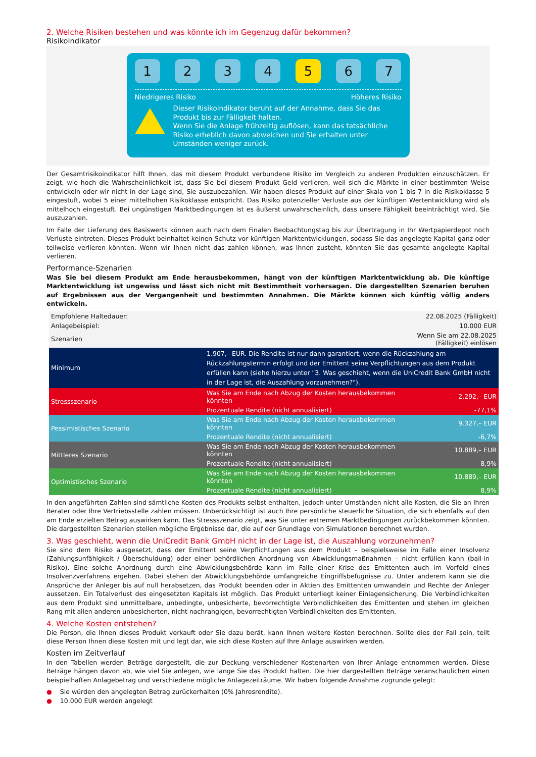2. Welche Risiken bestehen und was könnte ich im Gegenzug dafür bekommen?
Risikoindikator
1 2 3 4 5 6 7
Niedrigeres Risiko Höheres Risiko
Dieser Risikoindikator beruht auf der Annahme, dass Sie das Produkt bis zur Fälligkeit halten.
Wenn Sie die Anlage frühzeitig auflösen, kann das tatsächliche Risiko erheblich davon abweichen und Sie erhalten unter Umständen weniger zurück.
Der Gesamtrisikoindikator hilft Ihnen, das mit diesem Produkt verbundene Risiko im Vergleich zu anderen Produkten einzuschätzen. Er zeigt, wie hoch die Wahrscheinlichkeit ist, dass Sie bei diesem Produkt Geld verlieren, weil sich die Märkte in einer bestimmten Weise entwickeln oder wir nicht in der Lage sind, Sie auszubezahlen. Wir haben dieses Produkt auf einer Skala von 1 bis 7 in die Risikoklasse 5 eingestuft, wobei 5 einer mittelhohen Risikoklasse entspricht. Das Risiko potenzieller Verluste aus der künftigen Wertentwicklung wird als mittelhoch eingestuft. Bei ungünstigen Marktbedingungen ist es äußerst unwahrscheinlich, dass unsere Fähigkeit beeinträchtigt wird, Sie auszuzahlen.
Im Falle der Lieferung des Basiswerts können auch nach dem Finalen Beobachtungstag bis zur Übertragung in Ihr Wertpapierdepot noch Verluste eintreten. Dieses Produkt beinhaltet keinen Schutz vor künftigen Marktentwicklungen, sodass Sie das angelegte Kapital ganz oder teilweise verlieren könnten. Wenn wir Ihnen nicht das zahlen können, was Ihnen zusteht, könnten Sie das gesamte angelegte Kapital verlieren.
Performance-Szenarien
Was Sie bei diesem Produkt am Ende herausbekommen, hängt von der künftigen Marktentwicklung ab. Die künftige Marktentwicklung ist ungewiss und lässt sich nicht mit Bestimmtheit vorhersagen. Die dargestellten Szenarien beruhen auf Ergebnissen aus der Vergangenheit und bestimmten Annahmen. Die Märkte können sich künftig völlig anders entwickeln.
| Empfohlene Haltedauer: | | 22.08.2025 (Fälligkeit) |
| Anlagebeispiel: | | 10.000 EUR |
| Szenarien | | Wenn Sie am 22.08.2025 (Fälligkeit) einlösen |
| Minimum | 1.907,– EUR. Die Rendite ist nur dann garantiert, wenn die Rückzahlung am Rückzahlungstermin erfolgt und der Emittent seine Verpflichtungen aus dem Produkt erfüllen kann (siehe hierzu unter "3. Was geschieht, wenn die UniCredit Bank GmbH nicht in der Lage ist, die Auszahlung vorzunehmen?"). | |
| Stressszenario | Was Sie am Ende nach Abzug der Kosten herausbekommen könnten | 2.292,– EUR |
| | Prozentuale Rendite (nicht annualisiert) | -77,1% |
| Pessimistisches Szenario | Was Sie am Ende nach Abzug der Kosten herausbekommen könnten | 9.327,– EUR |
| | Prozentuale Rendite (nicht annualisiert) | -6,7% |
| Mittleres Szenario | Was Sie am Ende nach Abzug der Kosten herausbekommen könnten | 10.889,– EUR |
| | Prozentuale Rendite (nicht annualisiert) | 8,9% |
| Optimistisches Szenario | Was Sie am Ende nach Abzug der Kosten herausbekommen könnten | 10.889,– EUR |
| | Prozentuale Rendite (nicht annualisiert) | 8,9% |
In den angeführten Zahlen sind sämtliche Kosten des Produkts selbst enthalten, jedoch unter Umständen nicht alle Kosten, die Sie an Ihren Berater oder Ihre Vertriebsstelle zahlen müssen. Unberücksichtigt ist auch Ihre persönliche steuerliche Situation, die sich ebenfalls auf den am Ende erzielten Betrag auswirken kann. Das Stressszenario zeigt, was Sie unter extremen Marktbedingungen zurückbekommen könnten. Die dargestellten Szenarien stellen mögliche Ergebnisse dar, die auf der Grundlage von Simulationen berechnet wurden.
3. Was geschieht, wenn die UniCredit Bank GmbH nicht in der Lage ist, die Auszahlung vorzunehmen?
Sie sind dem Risiko ausgesetzt, dass der Emittent seine Verpflichtungen aus dem Produkt – beispielsweise im Falle einer Insolvenz (Zahlungsunfähigkeit / Überschuldung) oder einer behördlichen Anordnung von Abwicklungsmaßnahmen – nicht erfüllen kann (bail-in Risiko). Eine solche Anordnung durch eine Abwicklungsbehörde kann im Falle einer Krise des Emittenten auch im Vorfeld eines Insolvenzverfahrens ergehen. Dabei stehen der Abwicklungsbehörde umfangreiche Eingriffsbefugnisse zu. Unter anderem kann sie die Ansprüche der Anleger bis auf null herabsetzen, das Produkt beenden oder in Aktien des Emittenten umwandeln und Rechte der Anleger aussetzen. Ein Totalverlust des eingesetzten Kapitals ist möglich. Das Produkt unterliegt keiner Einlagensicherung. Die Verbindlichkeiten aus dem Produkt sind unmittelbare, unbedingte, unbesicherte, bevorrechtigte Verbindlichkeiten des Emittenten und stehen im gleichen Rang mit allen anderen unbesicherten, nicht nachrangigen, bevorrechtigten Verbindlichkeiten des Emittenten.
4. Welche Kosten entstehen?
Die Person, die Ihnen dieses Produkt verkauft oder Sie dazu berät, kann Ihnen weitere Kosten berechnen. Sollte dies der Fall sein, teilt diese Person Ihnen diese Kosten mit und legt dar, wie sich diese Kosten auf Ihre Anlage auswirken werden.
Kosten im Zeitverlauf
In den Tabellen werden Beträge dargestellt, die zur Deckung verschiedener Kostenarten von Ihrer Anlage entnommen werden. Diese Beträge hängen davon ab, wie viel Sie anlegen, wie lange Sie das Produkt halten. Die hier dargestellten Beträge veranschaulichen einen beispielhaften Anlagebetrag und verschiedene mögliche Anlagezeiträume. Wir haben folgende Annahme zugrunde gelegt:
● Sie würden den angelegten Betrag zurückerhalten (0% Jahresrendite).
● 10.000 EUR werden angelegt